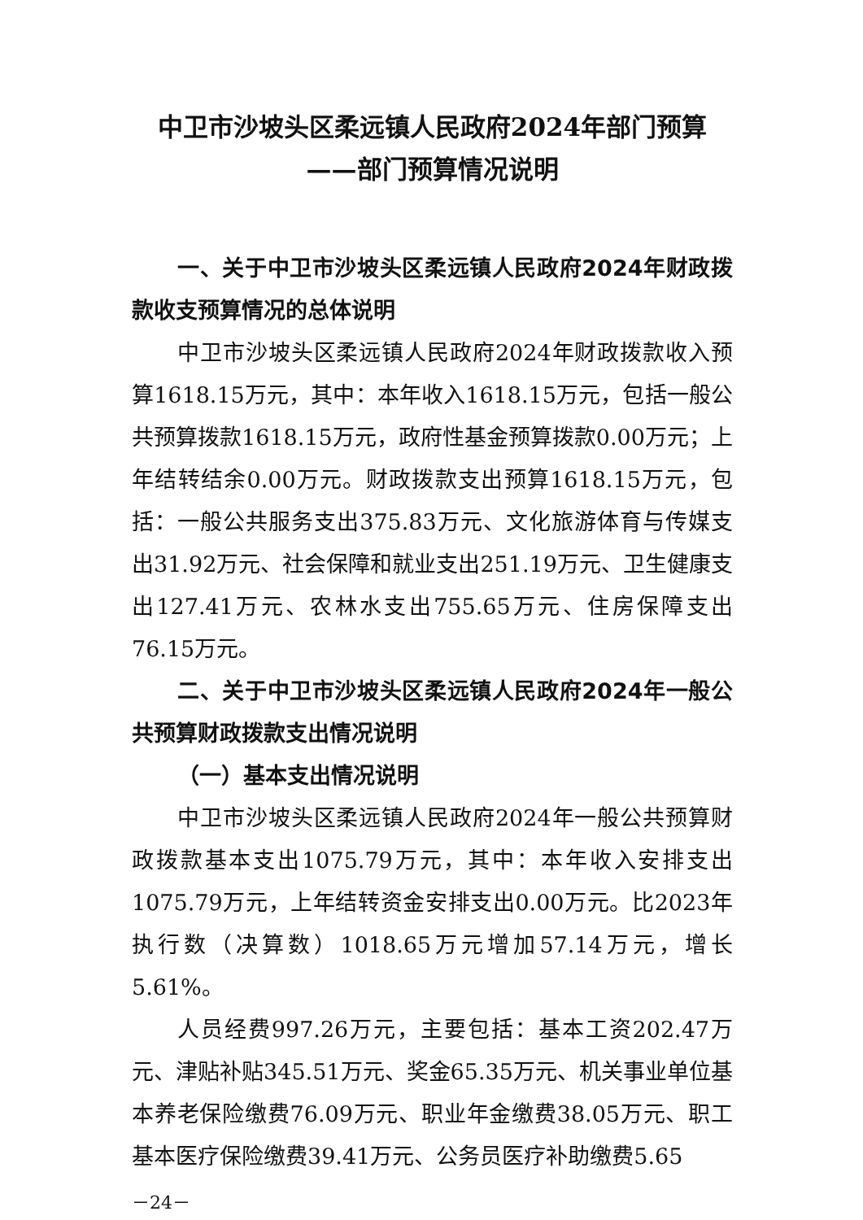中卫市沙坡头区柔远镇人民政府2024年部门预算
——部门预算情况说明
一、关于中卫市沙坡头区柔远镇人民政府2024年财政拨款收支预算情况的总体说明
中卫市沙坡头区柔远镇人民政府2024年财政拨款收入预算1618.15万元，其中：本年收入1618.15万元，包括一般公共预算拨款1618.15万元，政府性基金预算拨款0.00万元；上年结转结余0.00万元。财政拨款支出预算1618.15万元，包括：一般公共服务支出375.83万元、文化旅游体育与传媒支出31.92万元、社会保障和就业支出251.19万元、卫生健康支出127.41万元、农林水支出755.65万元、住房保障支出76.15万元。
二、关于中卫市沙坡头区柔远镇人民政府2024年一般公共预算财政拨款支出情况说明
（一）基本支出情况说明
中卫市沙坡头区柔远镇人民政府2024年一般公共预算财政拨款基本支出1075.79万元，其中：本年收入安排支出1075.79万元，上年结转资金安排支出0.00万元。比2023年执行数（决算数）1018.65万元增加57.14万元，增长5.61%。
人员经费997.26万元，主要包括：基本工资202.47万元、津贴补贴345.51万元、奖金65.35万元、机关事业单位基本养老保险缴费76.09万元、职业年金缴费38.05万元、职工基本医疗保险缴费39.41万元、公务员医疗补助缴费5.65
－24－